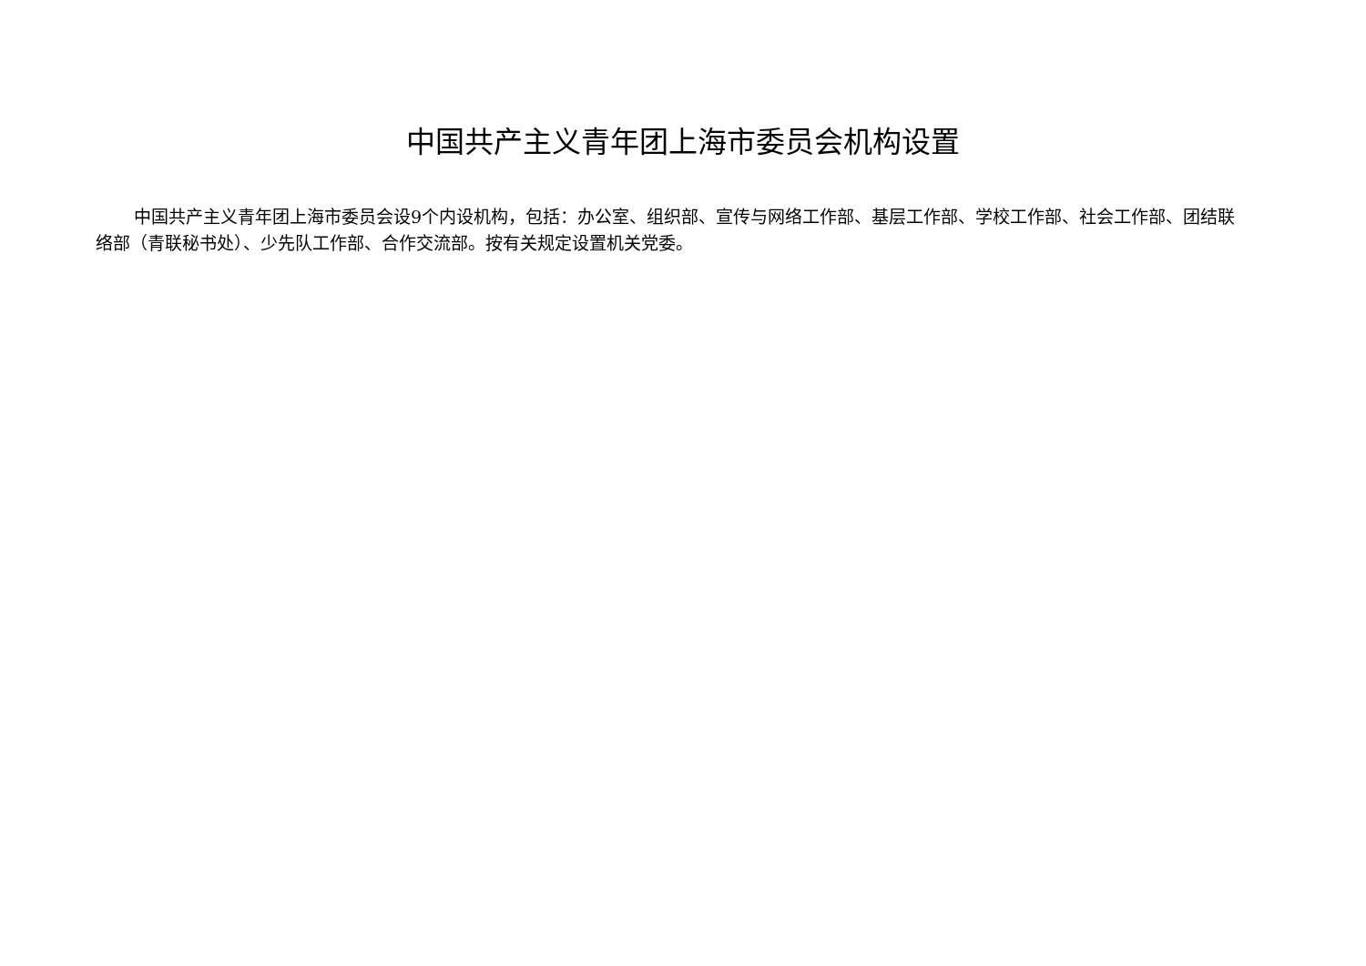中国共产主义青年团上海市委员会机构设置
中国共产主义青年团上海市委员会设9个内设机构，包括：办公室、组织部、宣传与网络工作部、基层工作部、学校工作部、社会工作部、团结联络部（青联秘书处）、少先队工作部、合作交流部。按有关规定设置机关党委。